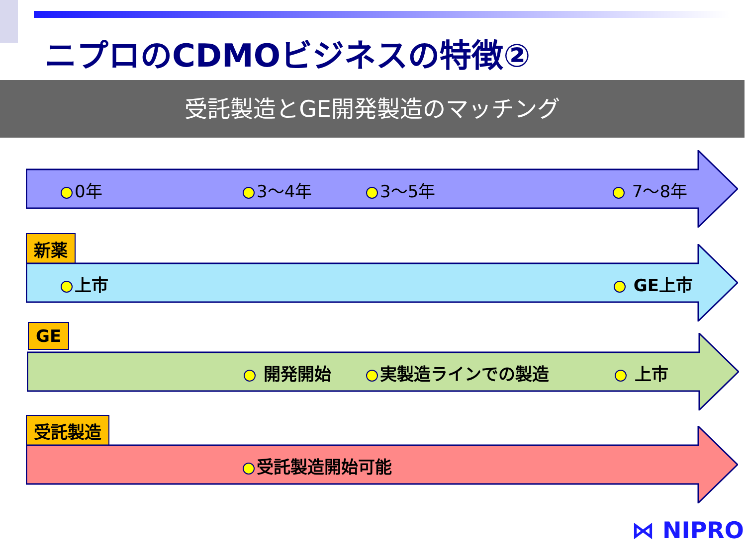ニプロのCDMOビジネスの特徴②
受託製造とGE開発製造のマッチング
0年 3～4年 3～5年 7～8年
新薬 上市 GE上市
GE
開発開始 実製造ラインでの製造 上市
受託製造 受託製造開始可能
⋈ NIPRO